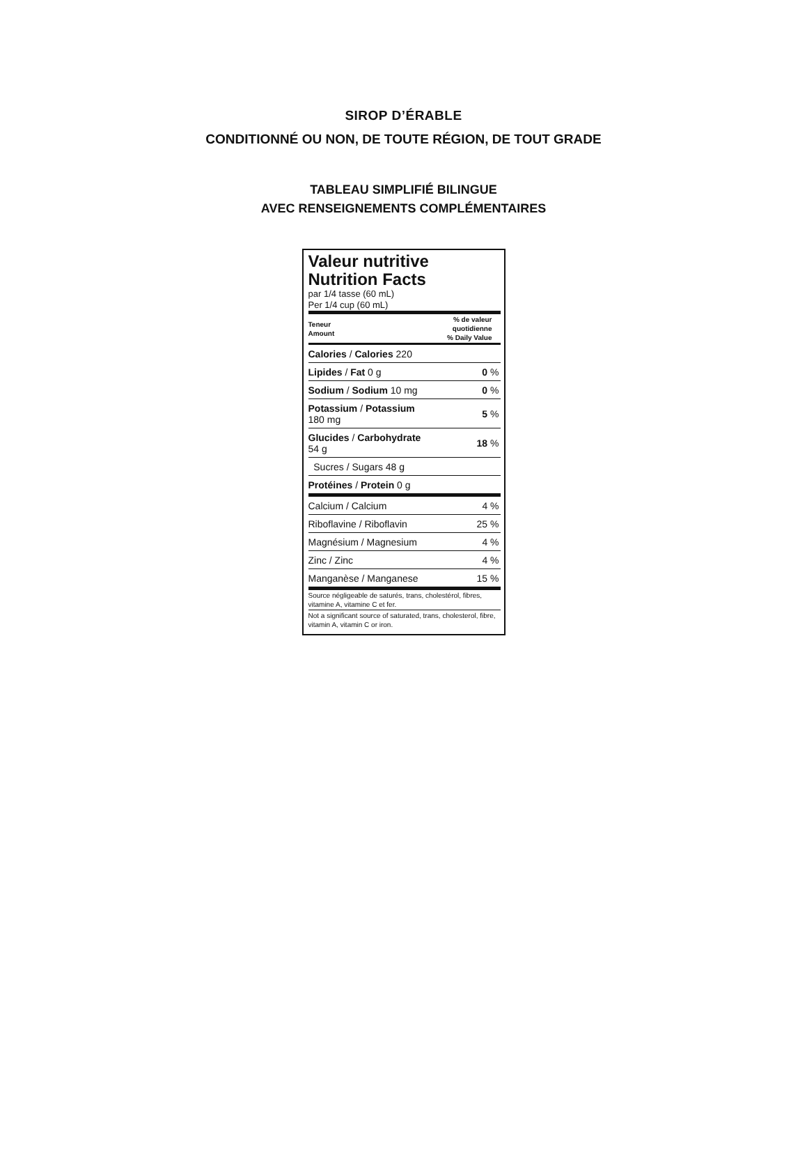SIROP D’ÉRABLE
CONDITIONNÉ OU NON, DE TOUTE RÉGION, DE TOUT GRADE
TABLEAU SIMPLIFIÉ BILINGUE
AVEC RENSEIGNEMENTS COMPLÉMENTAIRES
Valeur nutritive
Nutrition Facts
par 1/4 tasse (60 mL)
Per 1/4 cup (60 mL)
| Teneur Amount | % de valeur quotidienne % Daily Value |
| Calories / Calories 220 | |
| Lipides / Fat 0 g | 0 % |
| Sodium / Sodium 10 mg | 0 % |
| Potassium / Potassium 180 mg | 5 % |
| Glucides / Carbohydrate 54 g | 18 % |
| Sucres / Sugars 48 g | |
| Protéines / Protein 0 g | |
| Calcium / Calcium | 4 % |
| Riboflavine / Riboflavin | 25 % |
| Magnésium / Magnesium | 4 % |
| Zinc / Zinc | 4 % |
| Manganèse / Manganese | 15 % |
Source négligeable de saturés, trans, cholestérol, fibres, vitamine A, vitamine C et fer.
Not a significant source of saturated, trans, cholesterol, fibre, vitamin A, vitamin C or iron.